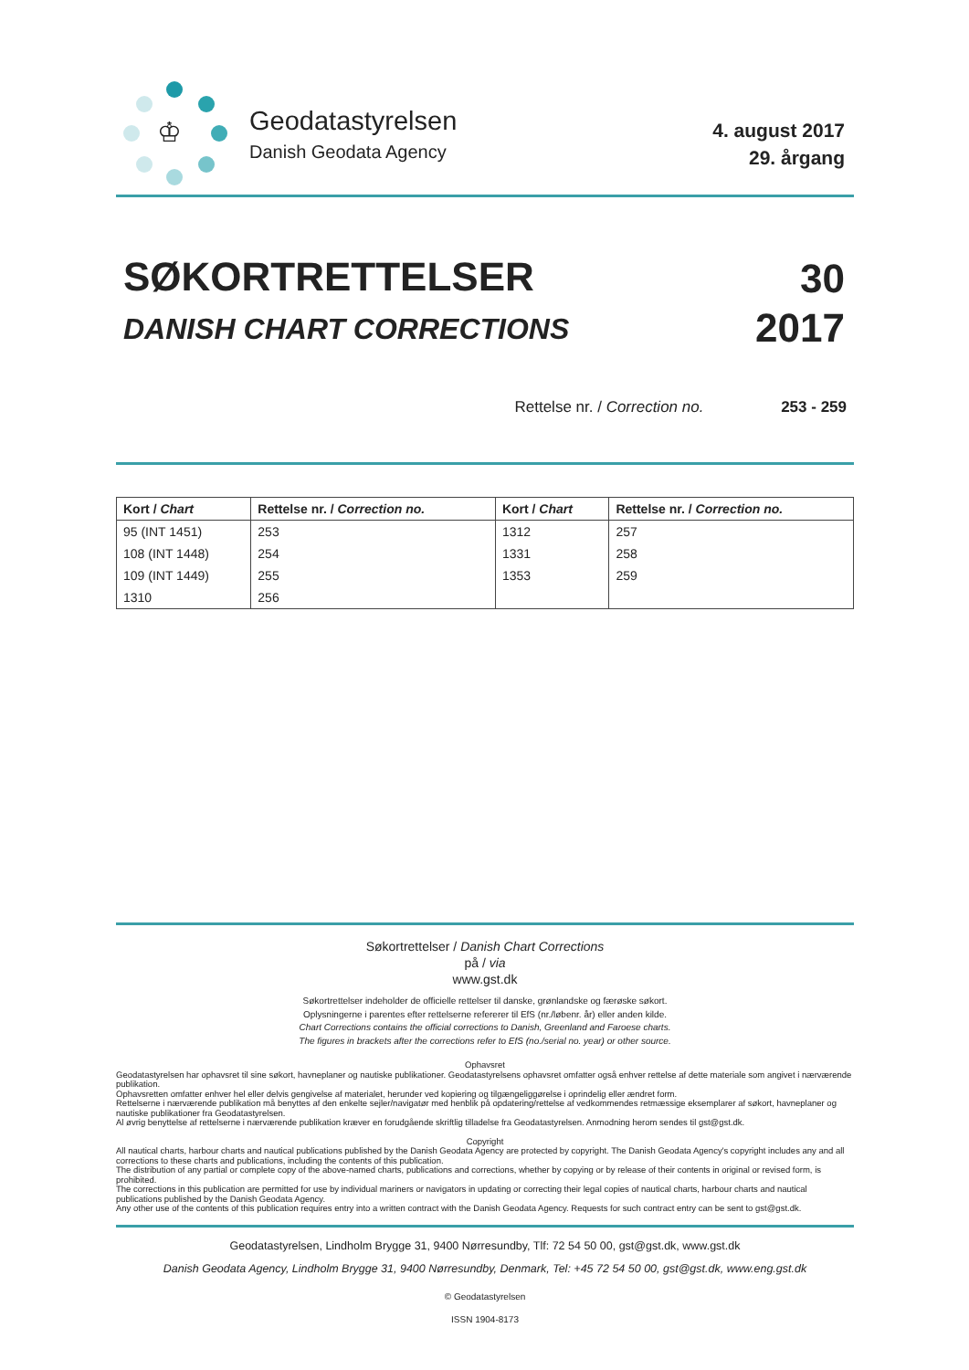♔
Geodatastyrelsen
Danish Geodata Agency
4. august 2017
29. årgang
SØKORTRETTELSER
DANISH CHART CORRECTIONS
30
2017
Rettelse nr. / Correction no. 253 - 259
| Kort / Chart | Rettelse nr. / Correction no. | Kort / Chart | Rettelse nr. / Correction no. |
| --- | --- | --- | --- |
| 95 (INT 1451) | 253 | 1312 | 257 |
| 108 (INT 1448) | 254 | 1331 | 258 |
| 109 (INT 1449) | 255 | 1353 | 259 |
| 1310 | 256 | | |
Søkortrettelser / Danish Chart Corrections
på / via
www.gst.dk
Søkortrettelser indeholder de officielle rettelser til danske, grønlandske og færøske søkort.
Oplysningerne i parentes efter rettelserne refererer til EfS (nr./løbenr. år) eller anden kilde.
Chart Corrections contains the official corrections to Danish, Greenland and Faroese charts.
The figures in brackets after the corrections refer to EfS (no./serial no. year) or other source.
Ophavsret
Geodatastyrelsen har ophavsret til sine søkort, havneplaner og nautiske publikationer. Geodatastyrelsens ophavsret omfatter også enhver rettelse af dette materiale som angivet i nærværende publikation.
Ophavsretten omfatter enhver hel eller delvis gengivelse af materialet, herunder ved kopiering og tilgængeliggørelse i oprindelig eller ændret form.
Rettelserne i nærværende publikation må benyttes af den enkelte sejler/navigatør med henblik på opdatering/rettelse af vedkommendes retmæssige eksemplarer af søkort, havneplaner og nautiske publikationer fra Geodatastyrelsen.
Al øvrig benyttelse af rettelserne i nærværende publikation kræver en forudgående skriftlig tilladelse fra Geodatastyrelsen. Anmodning herom sendes til gst@gst.dk.
Copyright
All nautical charts, harbour charts and nautical publications published by the Danish Geodata Agency are protected by copyright. The Danish Geodata Agency's copyright includes any and all corrections to these charts and publications, including the contents of this publication.
The distribution of any partial or complete copy of the above-named charts, publications and corrections, whether by copying or by release of their contents in original or revised form, is prohibited.
The corrections in this publication are permitted for use by individual mariners or navigators in updating or correcting their legal copies of nautical charts, harbour charts and nautical publications published by the Danish Geodata Agency.
Any other use of the contents of this publication requires entry into a written contract with the Danish Geodata Agency. Requests for such contract entry can be sent to gst@gst.dk.
Geodatastyrelsen, Lindholm Brygge 31, 9400 Nørresundby, Tlf: 72 54 50 00, gst@gst.dk, www.gst.dk
Danish Geodata Agency, Lindholm Brygge 31, 9400 Nørresundby, Denmark, Tel: +45 72 54 50 00, gst@gst.dk, www.eng.gst.dk
© Geodatastyrelsen
ISSN 1904-8173